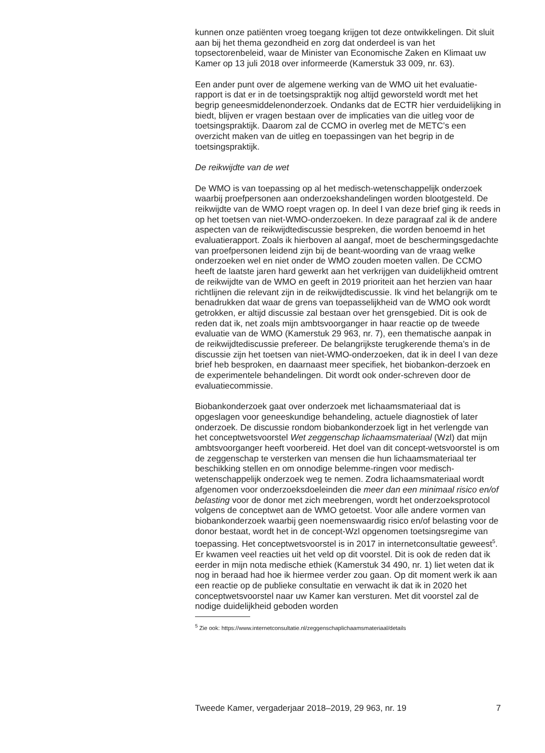kunnen onze patiënten vroeg toegang krijgen tot deze ontwikkelingen. Dit sluit aan bij het thema gezondheid en zorg dat onderdeel is van het topsectorenbeleid, waar de Minister van Economische Zaken en Klimaat uw Kamer op 13 juli 2018 over informeerde (Kamerstuk 33 009, nr. 63).
Een ander punt over de algemene werking van de WMO uit het evaluatie-rapport is dat er in de toetsingspraktijk nog altijd geworsteld wordt met het begrip geneesmiddelenonderzoek. Ondanks dat de ECTR hier verduidelijking in biedt, blijven er vragen bestaan over de implicaties van die uitleg voor de toetsingspraktijk. Daarom zal de CCMO in overleg met de METC’s een overzicht maken van de uitleg en toepassingen van het begrip in de toetsingspraktijk.
De reikwijdte van de wet
De WMO is van toepassing op al het medisch-wetenschappelijk onderzoek waarbij proefpersonen aan onderzoekshandelingen worden blootgesteld. De reikwijdte van de WMO roept vragen op. In deel I van deze brief ging ik reeds in op het toetsen van niet-WMO-onderzoeken. In deze paragraaf zal ik de andere aspecten van de reikwijdtediscussie bespreken, die worden benoemd in het evaluatierapport. Zoals ik hierboven al aangaf, moet de beschermingsgedachte van proefpersonen leidend zijn bij de beant-woording van de vraag welke onderzoeken wel en niet onder de WMO zouden moeten vallen. De CCMO heeft de laatste jaren hard gewerkt aan het verkrijgen van duidelijkheid omtrent de reikwijdte van de WMO en geeft in 2019 prioriteit aan het herzien van haar richtlijnen die relevant zijn in de reikwijdtediscussie. Ik vind het belangrijk om te benadrukken dat waar de grens van toepasselijkheid van de WMO ook wordt getrokken, er altijd discussie zal bestaan over het grensgebied. Dit is ook de reden dat ik, net zoals mijn ambtsvoorganger in haar reactie op de tweede evaluatie van de WMO (Kamerstuk 29 963, nr. 7), een thematische aanpak in de reikwijdtediscussie prefereer. De belangrijkste terugkerende thema’s in de discussie zijn het toetsen van niet-WMO-onderzoeken, dat ik in deel I van deze brief heb besproken, en daarnaast meer specifiek, het biobankon-derzoek en de experimentele behandelingen. Dit wordt ook onder-schreven door de evaluatiecommissie.
Biobankonderzoek gaat over onderzoek met lichaamsmateriaal dat is opgeslagen voor geneeskundige behandeling, actuele diagnostiek of later onderzoek. De discussie rondom biobankonderzoek ligt in het verlengde van het conceptwetsvoorstel Wet zeggenschap lichaamsmateriaal (Wzl) dat mijn ambtsvoorganger heeft voorbereid. Het doel van dit concept-wetsvoorstel is om de zeggenschap te versterken van mensen die hun lichaamsmateriaal ter beschikking stellen en om onnodige belemme-ringen voor medisch-wetenschappelijk onderzoek weg te nemen. Zodra lichaamsmateriaal wordt afgenomen voor onderzoeksdoeleinden die meer dan een minimaal risico en/of belasting voor de donor met zich meebrengen, wordt het onderzoeksprotocol volgens de conceptwet aan de WMO getoetst. Voor alle andere vormen van biobankonderzoek waarbij geen noemenswaardig risico en/of belasting voor de donor bestaat, wordt het in de concept-Wzl opgenomen toetsingsregime van toepassing. Het conceptwetsvoorstel is in 2017 in internetconsultatie geweest<sup>5</sup>. Er kwamen veel reacties uit het veld op dit voorstel. Dit is ook de reden dat ik eerder in mijn nota medische ethiek (Kamerstuk 34 490, nr. 1) liet weten dat ik nog in beraad had hoe ik hiermee verder zou gaan. Op dit moment werk ik aan een reactie op de publieke consultatie en verwacht ik dat ik in 2020 het conceptwetsvoorstel naar uw Kamer kan versturen. Met dit voorstel zal de nodige duidelijkheid geboden worden
<sup>5</sup> Zie ook: https://www.internetconsultatie.nl/zeggenschaplichaamsmateriaal/details
Tweede Kamer, vergaderjaar 2018–2019, 29 963, nr. 19 7